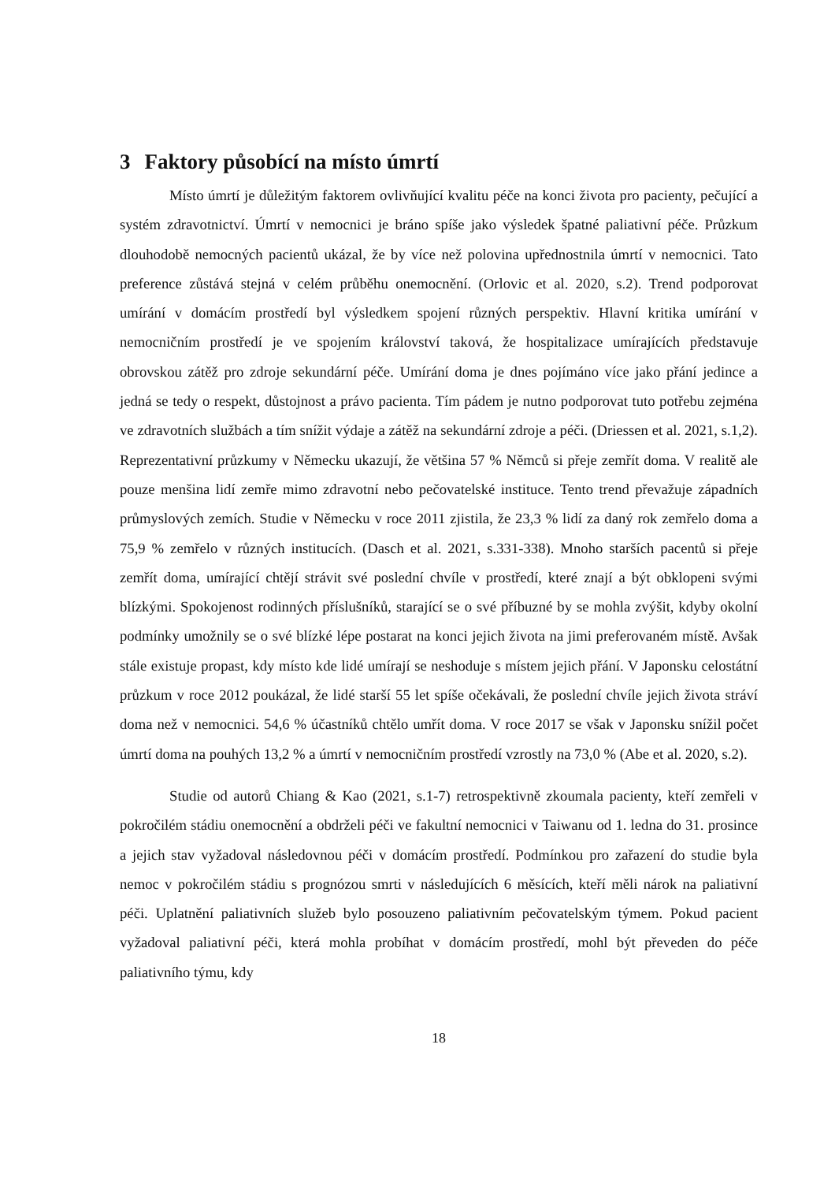3 Faktory působící na místo úmrtí
Místo úmrtí je důležitým faktorem ovlivňující kvalitu péče na konci života pro pacienty, pečující a systém zdravotnictví. Úmrtí v nemocnici je bráno spíše jako výsledek špatné paliativní péče. Průzkum dlouhodobě nemocných pacientů ukázal, že by více než polovina upřednostnila úmrtí v nemocnici. Tato preference zůstává stejná v celém průběhu onemocnění. (Orlovic et al. 2020, s.2). Trend podporovat umírání v domácím prostředí byl výsledkem spojení různých perspektiv. Hlavní kritika umírání v nemocničním prostředí je ve spojením království taková, že hospitalizace umírajících představuje obrovskou zátěž pro zdroje sekundární péče. Umírání doma je dnes pojímáno více jako přání jedince a jedná se tedy o respekt, důstojnost a právo pacienta. Tím pádem je nutno podporovat tuto potřebu zejména ve zdravotních službách a tím snížit výdaje a zátěž na sekundární zdroje a péči. (Driessen et al. 2021, s.1,2). Reprezentativní průzkumy v Německu ukazují, že většina 57 % Němců si přeje zemřít doma. V realitě ale pouze menšina lidí zemře mimo zdravotní nebo pečovatelské instituce. Tento trend převažuje západních průmyslových zemích. Studie v Německu v roce 2011 zjistila, že 23,3 % lidí za daný rok zemřelo doma a 75,9 % zemřelo v různých institucích. (Dasch et al. 2021, s.331-338). Mnoho starších pacentů si přeje zemřít doma, umírající chtějí strávit své poslední chvíle v prostředí, které znají a být obklopeni svými blízkými. Spokojenost rodinných příslušníků, starající se o své příbuzné by se mohla zvýšit, kdyby okolní podmínky umožnily se o své blízké lépe postarat na konci jejich života na jimi preferovaném místě. Avšak stále existuje propast, kdy místo kde lidé umírají se neshoduje s místem jejich přání. V Japonsku celostátní průzkum v roce 2012 poukázal, že lidé starší 55 let spíše očekávali, že poslední chvíle jejich života stráví doma než v nemocnici. 54,6 % účastníků chtělo umřít doma. V roce 2017 se však v Japonsku snížil počet úmrtí doma na pouhých 13,2 % a úmrtí v nemocničním prostředí vzrostly na 73,0 % (Abe et al. 2020, s.2).
Studie od autorů Chiang & Kao (2021, s.1-7) retrospektivně zkoumala pacienty, kteří zemřeli v pokročilém stádiu onemocnění a obdrželi péči ve fakultní nemocnici v Taiwanu od 1. ledna do 31. prosince a jejich stav vyžadoval následovnou péči v domácím prostředí. Podmínkou pro zařazení do studie byla nemoc v pokročilém stádiu s prognózou smrti v následujících 6 měsících, kteří měli nárok na paliativní péči. Uplatnění paliativních služeb bylo posouzeno paliativním pečovatelským týmem. Pokud pacient vyžadoval paliativní péči, která mohla probíhat v domácím prostředí, mohl být převeden do péče paliativního týmu, kdy
18